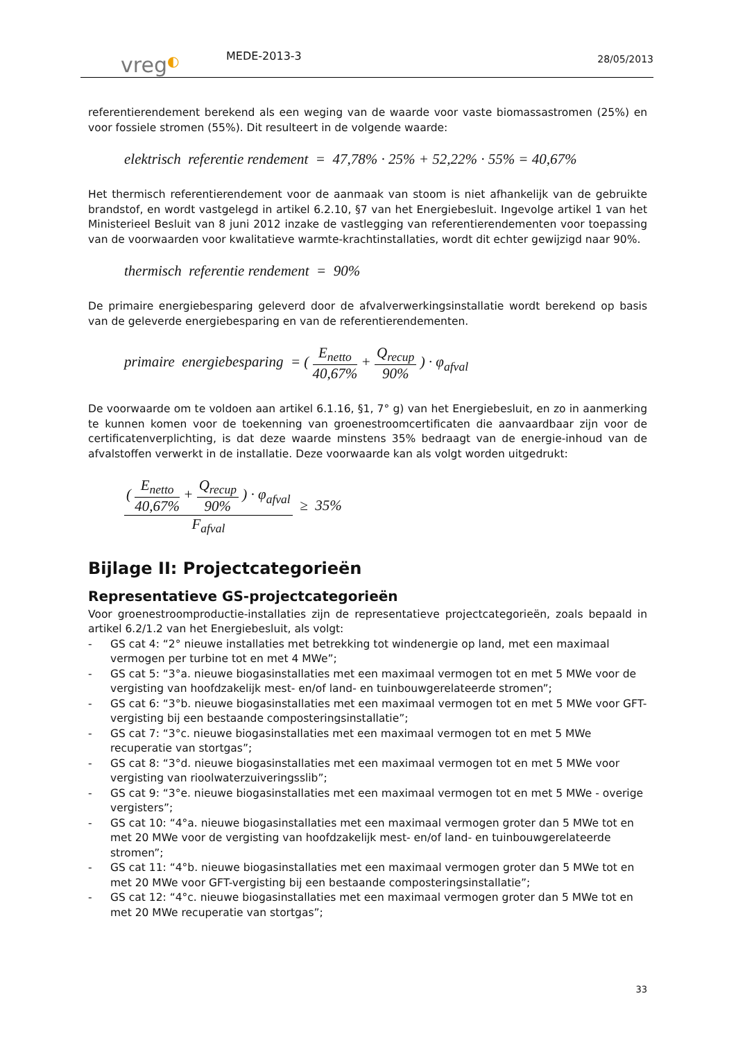vreg◐
MEDE-2013-3
28/05/2013
referentierendement berekend als een weging van de waarde voor vaste biomassastromen (25%) en voor fossiele stromen (55%). Dit resulteert in de volgende waarde:
elektrisch referentie rendement = 47,78% · 25% + 52,22% · 55% = 40,67%
Het thermisch referentierendement voor de aanmaak van stoom is niet afhankelijk van de gebruikte brandstof, en wordt vastgelegd in artikel 6.2.10, §7 van het Energiebesluit. Ingevolge artikel 1 van het Ministerieel Besluit van 8 juni 2012 inzake de vastlegging van referentierendementen voor toepassing van de voorwaarden voor kwalitatieve warmte-krachtinstallaties, wordt dit echter gewijzigd naar 90%.
thermisch referentie rendement = 90%
De primaire energiebesparing geleverd door de afvalverwerkingsinstallatie wordt berekend op basis van de geleverde energiebesparing en van de referentierendementen.
primaire energiebesparing = ( E<sub>netto</sub> 40,67% + Q<sub>recup</sub> 90% ) · φ<sub>afval</sub>
De voorwaarde om te voldoen aan artikel 6.1.16, §1, 7° g) van het Energiebesluit, en zo in aanmerking te kunnen komen voor de toekenning van groenestroomcertificaten die aanvaardbaar zijn voor de certificatenverplichting, is dat deze waarde minstens 35% bedraagt van de energie-inhoud van de afvalstoffen verwerkt in de installatie. Deze voorwaarde kan als volgt worden uitgedrukt:
( E<sub>netto</sub> 40,67% + Q<sub>recup</sub> 90% ) · φ<sub>afval</sub> F<sub>afval</sub> ≥ 35%
Bijlage II: Projectcategorieën
Representatieve GS-projectcategorieën
Voor groenestroomproductie-installaties zijn de representatieve projectcategorieën, zoals bepaald in artikel 6.2/1.2 van het Energiebesluit, als volgt:
- GS cat 4: “2° nieuwe installaties met betrekking tot windenergie op land, met een maximaal vermogen per turbine tot en met 4 MWe”;
- GS cat 5: “3°a. nieuwe biogasinstallaties met een maximaal vermogen tot en met 5 MWe voor de vergisting van hoofdzakelijk mest- en/of land- en tuinbouwgerelateerde stromen”;
- GS cat 6: “3°b. nieuwe biogasinstallaties met een maximaal vermogen tot en met 5 MWe voor GFT-vergisting bij een bestaande composteringsinstallatie”;
- GS cat 7: “3°c. nieuwe biogasinstallaties met een maximaal vermogen tot en met 5 MWe recuperatie van stortgas”;
- GS cat 8: “3°d. nieuwe biogasinstallaties met een maximaal vermogen tot en met 5 MWe voor vergisting van rioolwaterzuiveringsslib”;
- GS cat 9: “3°e. nieuwe biogasinstallaties met een maximaal vermogen tot en met 5 MWe - overige vergisters”;
- GS cat 10: “4°a. nieuwe biogasinstallaties met een maximaal vermogen groter dan 5 MWe tot en met 20 MWe voor de vergisting van hoofdzakelijk mest- en/of land- en tuinbouwgerelateerde stromen”;
- GS cat 11: “4°b. nieuwe biogasinstallaties met een maximaal vermogen groter dan 5 MWe tot en met 20 MWe voor GFT-vergisting bij een bestaande composteringsinstallatie”;
- GS cat 12: “4°c. nieuwe biogasinstallaties met een maximaal vermogen groter dan 5 MWe tot en met 20 MWe recuperatie van stortgas”;
33